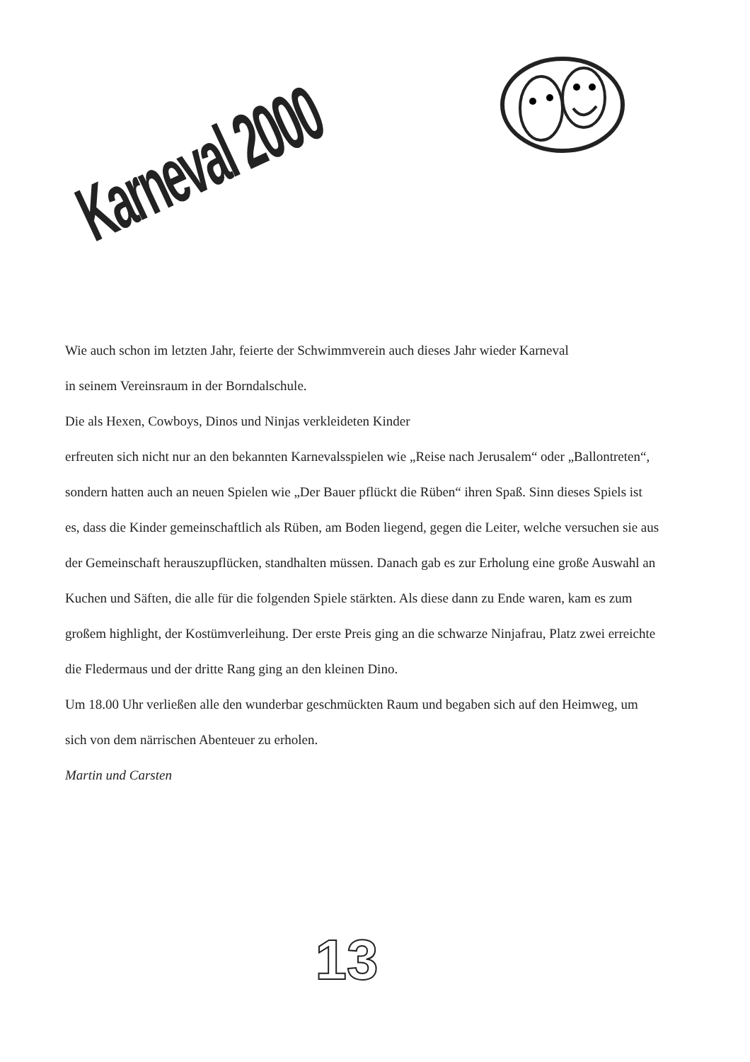Karneval 2000
Wie auch schon im letzten Jahr, feierte der Schwimmverein auch dieses Jahr wieder Karneval
in seinem Vereinsraum in der Borndalschule.
Die als Hexen, Cowboys, Dinos und Ninjas verkleideten Kinder
erfreuten sich nicht nur an den bekannten Karnevalsspielen wie „Reise nach Jerusalem“ oder „Ballontreten“, sondern hatten auch an neuen Spielen wie „Der Bauer pflückt die Rüben“ ihren Spaß. Sinn dieses Spiels ist es, dass die Kinder gemeinschaftlich als Rüben, am Boden liegend, gegen die Leiter, welche versuchen sie aus der Gemeinschaft herauszupflücken, standhalten müssen. Danach gab es zur Erholung eine große Auswahl an Kuchen und Säften, die alle für die folgenden Spiele stärkten. Als diese dann zu Ende waren, kam es zum großem highlight, der Kostümverleihung. Der erste Preis ging an die schwarze Ninjafrau, Platz zwei erreichte die Fledermaus und der dritte Rang ging an den kleinen Dino.
Um 18.00 Uhr verließen alle den wunderbar geschmückten Raum und begaben sich auf den Heimweg, um sich von dem närrischen Abenteuer zu erholen.
Martin und Carsten
13